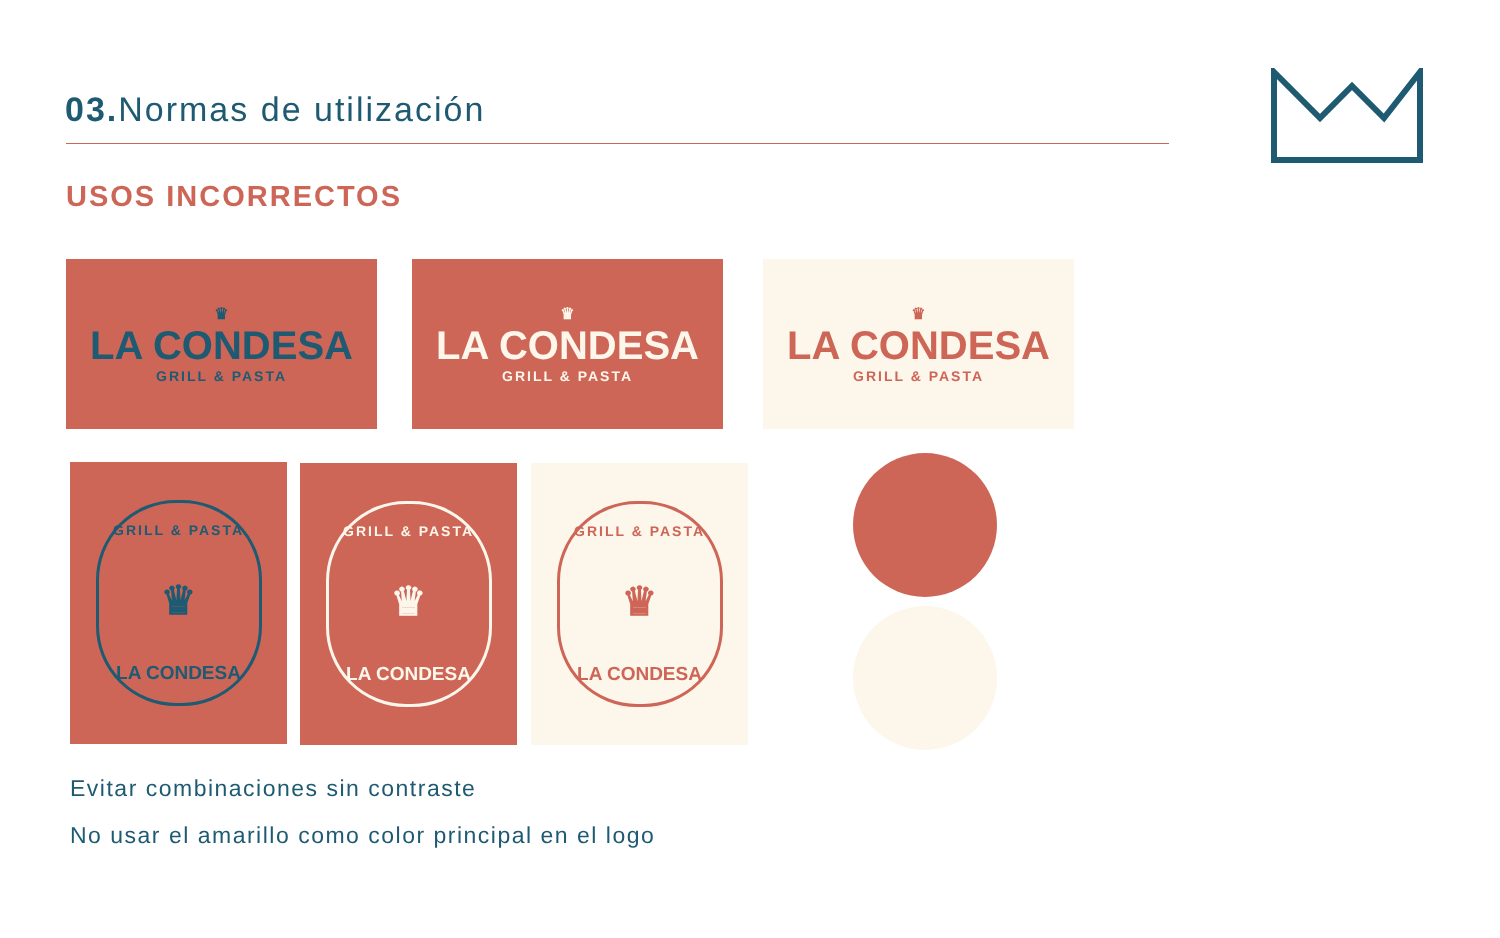03. Normas de utilización
USOS INCORRECTOS
♛
LA CONDESA
GRILL & PASTA
♛
LA CONDESA
GRILL & PASTA
♛
LA CONDESA
GRILL & PASTA
GRILL & PASTA
♛
LA CONDESA
GRILL & PASTA
♛
LA CONDESA
GRILL & PASTA
♛
LA CONDESA
Evitar combinaciones sin contraste
No usar el amarillo como color principal en el logo